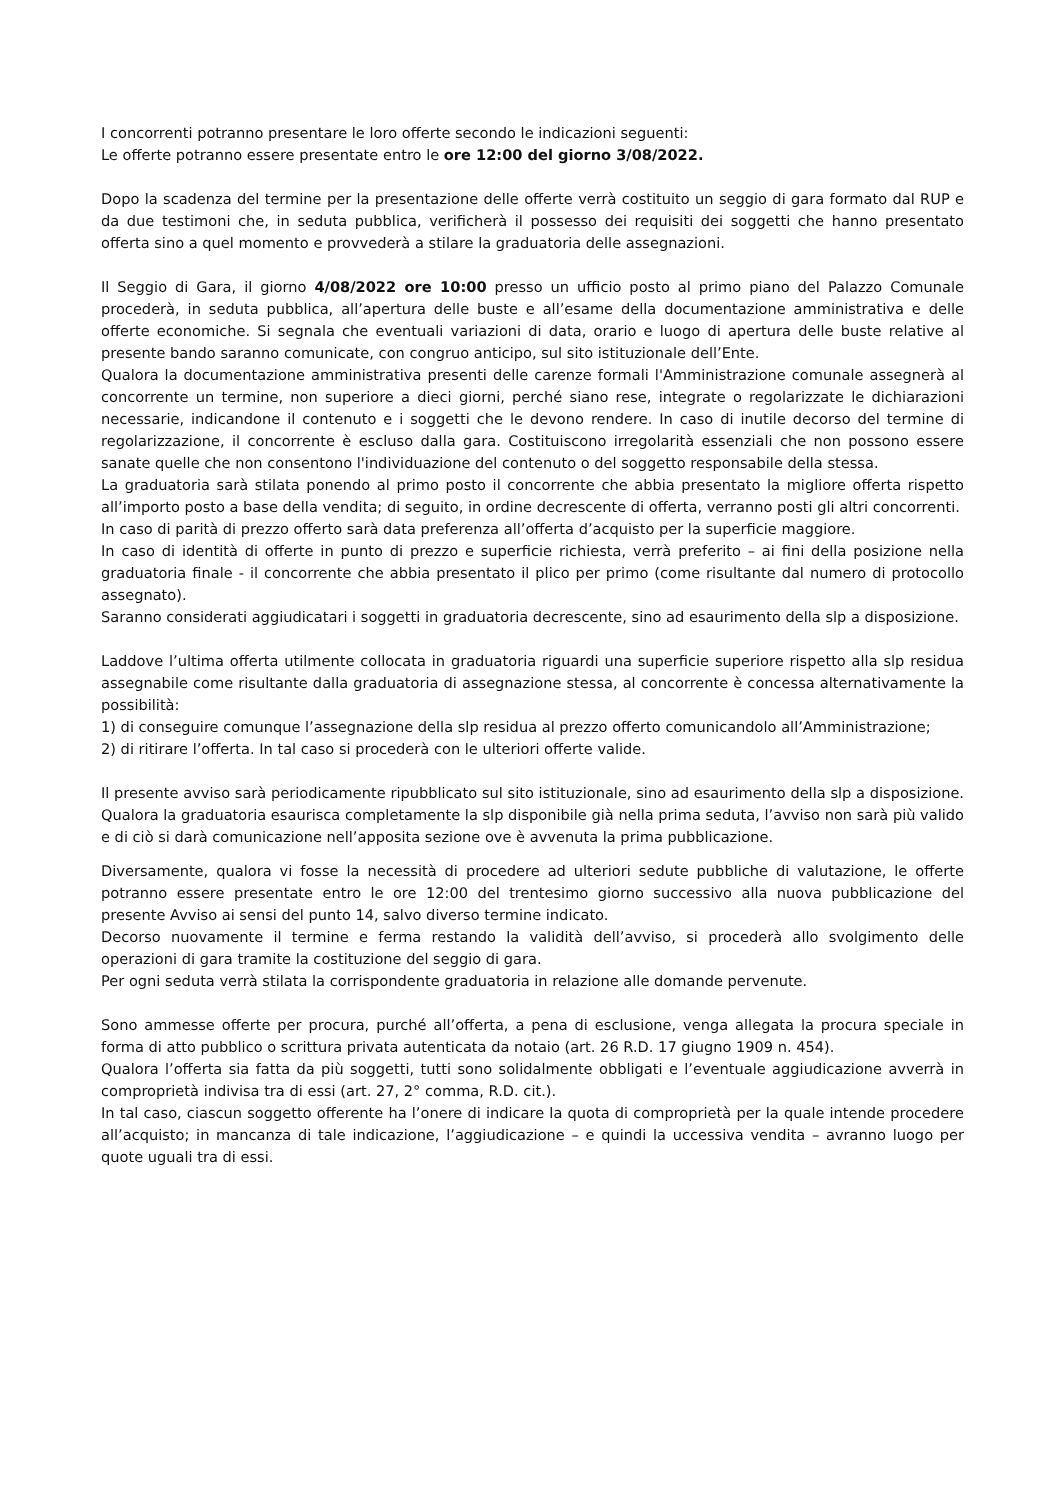I concorrenti potranno presentare le loro offerte secondo le indicazioni seguenti:
Le offerte potranno essere presentate entro le ore 12:00 del giorno 3/08/2022.
Dopo la scadenza del termine per la presentazione delle offerte verrà costituito un seggio di gara formato dal RUP e da due testimoni che, in seduta pubblica, verificherà il possesso dei requisiti dei soggetti che hanno presentato offerta sino a quel momento e provvederà a stilare la graduatoria delle assegnazioni.
Il Seggio di Gara, il giorno 4/08/2022 ore 10:00 presso un ufficio posto al primo piano del Palazzo Comunale procederà, in seduta pubblica, all’apertura delle buste e all’esame della documentazione amministrativa e delle offerte economiche. Si segnala che eventuali variazioni di data, orario e luogo di apertura delle buste relative al presente bando saranno comunicate, con congruo anticipo, sul sito istituzionale dell’Ente.
Qualora la documentazione amministrativa presenti delle carenze formali l'Amministrazione comunale assegnerà al concorrente un termine, non superiore a dieci giorni, perché siano rese, integrate o regolarizzate le dichiarazioni necessarie, indicandone il contenuto e i soggetti che le devono rendere. In caso di inutile decorso del termine di regolarizzazione, il concorrente è escluso dalla gara. Costituiscono irregolarità essenziali che non possono essere sanate quelle che non consentono l'individuazione del contenuto o del soggetto responsabile della stessa.
La graduatoria sarà stilata ponendo al primo posto il concorrente che abbia presentato la migliore offerta rispetto all’importo posto a base della vendita; di seguito, in ordine decrescente di offerta, verranno posti gli altri concorrenti.
In caso di parità di prezzo offerto sarà data preferenza all’offerta d’acquisto per la superficie maggiore.
In caso di identità di offerte in punto di prezzo e superficie richiesta, verrà preferito – ai fini della posizione nella graduatoria finale - il concorrente che abbia presentato il plico per primo (come risultante dal numero di protocollo assegnato).
Saranno considerati aggiudicatari i soggetti in graduatoria decrescente, sino ad esaurimento della slp a disposizione.
Laddove l’ultima offerta utilmente collocata in graduatoria riguardi una superficie superiore rispetto alla slp residua assegnabile come risultante dalla graduatoria di assegnazione stessa, al concorrente è concessa alternativamente la possibilità:
1) di conseguire comunque l’assegnazione della slp residua al prezzo offerto comunicandolo all’Amministrazione;
2) di ritirare l’offerta. In tal caso si procederà con le ulteriori offerte valide.
Il presente avviso sarà periodicamente ripubblicato sul sito istituzionale, sino ad esaurimento della slp a disposizione. Qualora la graduatoria esaurisca completamente la slp disponibile già nella prima seduta, l’avviso non sarà più valido e di ciò si darà comunicazione nell’apposita sezione ove è avvenuta la prima pubblicazione.
Diversamente, qualora vi fosse la necessità di procedere ad ulteriori sedute pubbliche di valutazione, le offerte potranno essere presentate entro le ore 12:00 del trentesimo giorno successivo alla nuova pubblicazione del presente Avviso ai sensi del punto 14, salvo diverso termine indicato.
Decorso nuovamente il termine e ferma restando la validità dell’avviso, si procederà allo svolgimento delle operazioni di gara tramite la costituzione del seggio di gara.
Per ogni seduta verrà stilata la corrispondente graduatoria in relazione alle domande pervenute.
Sono ammesse offerte per procura, purché all’offerta, a pena di esclusione, venga allegata la procura speciale in forma di atto pubblico o scrittura privata autenticata da notaio (art. 26 R.D. 17 giugno 1909 n. 454).
Qualora l’offerta sia fatta da più soggetti, tutti sono solidalmente obbligati e l’eventuale aggiudicazione avverrà in comproprietà indivisa tra di essi (art. 27, 2° comma, R.D. cit.).
In tal caso, ciascun soggetto offerente ha l’onere di indicare la quota di comproprietà per la quale intende procedere all’acquisto; in mancanza di tale indicazione, l’aggiudicazione – e quindi la uccessiva vendita – avranno luogo per quote uguali tra di essi.